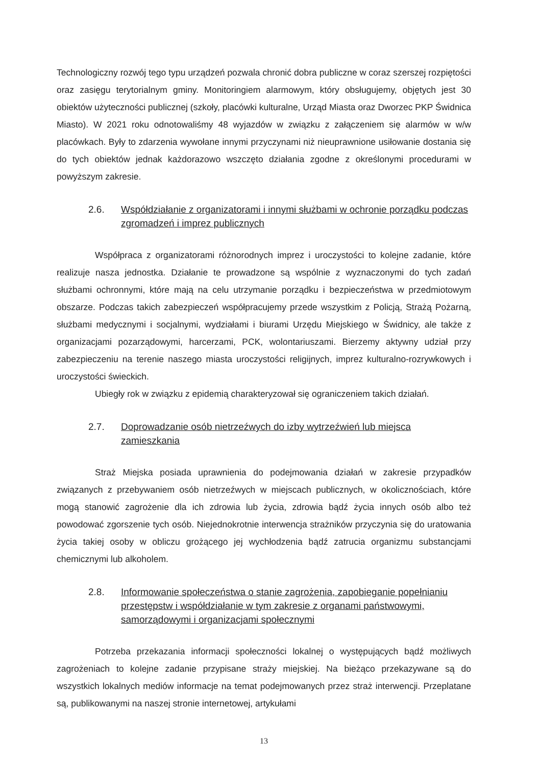Technologiczny rozwój tego typu urządzeń pozwala chronić dobra publiczne w coraz szerszej rozpiętości oraz zasięgu terytorialnym gminy. Monitoringiem alarmowym, który obsługujemy, objętych jest 30 obiektów użyteczności publicznej (szkoły, placówki kulturalne, Urząd Miasta oraz Dworzec PKP Świdnica Miasto). W 2021 roku odnotowaliśmy 48 wyjazdów w związku z załączeniem się alarmów w w/w placówkach. Były to zdarzenia wywołane innymi przyczynami niż nieuprawnione usiłowanie dostania się do tych obiektów jednak każdorazowo wszczęto działania zgodne z określonymi procedurami w powyższym zakresie.
2.6. Współdziałanie z organizatorami i innymi służbami w ochronie porządku podczas zgromadzeń i imprez publicznych
Współpraca z organizatorami różnorodnych imprez i uroczystości to kolejne zadanie, które realizuje nasza jednostka. Działanie te prowadzone są wspólnie z wyznaczonymi do tych zadań służbami ochronnymi, które mają na celu utrzymanie porządku i bezpieczeństwa w przedmiotowym obszarze. Podczas takich zabezpieczeń współpracujemy przede wszystkim z Policją, Strażą Pożarną, służbami medycznymi i socjalnymi, wydziałami i biurami Urzędu Miejskiego w Świdnicy, ale także z organizacjami pozarządowymi, harcerzami, PCK, wolontariuszami. Bierzemy aktywny udział przy zabezpieczeniu na terenie naszego miasta uroczystości religijnych, imprez kulturalno-rozrywkowych i uroczystości świeckich.
Ubiegły rok w związku z epidemią charakteryzował się ograniczeniem takich działań.
2.7. Doprowadzanie osób nietrzeźwych do izby wytrzeźwień lub miejsca zamieszkania
Straż Miejska posiada uprawnienia do podejmowania działań w zakresie przypadków związanych z przebywaniem osób nietrzeźwych w miejscach publicznych, w okolicznościach, które mogą stanowić zagrożenie dla ich zdrowia lub życia, zdrowia bądź życia innych osób albo też powodować zgorszenie tych osób. Niejednokrotnie interwencja strażników przyczynia się do uratowania życia takiej osoby w obliczu grożącego jej wychłodzenia bądź zatrucia organizmu substancjami chemicznymi lub alkoholem.
2.8. Informowanie społeczeństwa o stanie zagrożenia, zapobieganie popełnianiu przestępstw i współdziałanie w tym zakresie z organami państwowymi, samorządowymi i organizacjami społecznymi
Potrzeba przekazania informacji społeczności lokalnej o występujących bądź możliwych zagrożeniach to kolejne zadanie przypisane straży miejskiej. Na bieżąco przekazywane są do wszystkich lokalnych mediów informacje na temat podejmowanych przez straż interwencji. Przeplatane są, publikowanymi na naszej stronie internetowej, artykułami
13